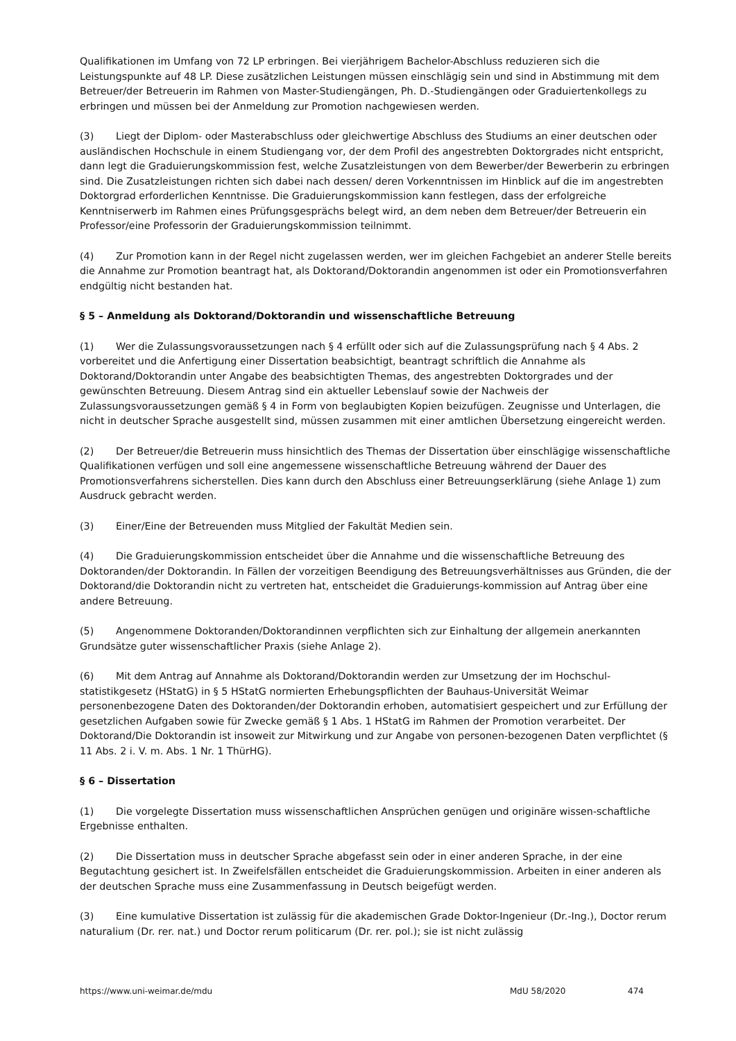Qualifikationen im Umfang von 72 LP erbringen. Bei vierjährigem Bachelor-Abschluss reduzieren sich die Leistungspunkte auf 48 LP. Diese zusätzlichen Leistungen müssen einschlägig sein und sind in Abstimmung mit dem Betreuer/der Betreuerin im Rahmen von Master-Studiengängen, Ph. D.-Studiengängen oder Graduiertenkollegs zu erbringen und müssen bei der Anmeldung zur Promotion nachgewiesen werden.
(3) Liegt der Diplom- oder Masterabschluss oder gleichwertige Abschluss des Studiums an einer deutschen oder ausländischen Hochschule in einem Studiengang vor, der dem Profil des angestrebten Doktorgrades nicht entspricht, dann legt die Graduierungskommission fest, welche Zusatzleistungen von dem Bewerber/der Bewerberin zu erbringen sind. Die Zusatzleistungen richten sich dabei nach dessen/ deren Vorkenntnissen im Hinblick auf die im angestrebten Doktorgrad erforderlichen Kenntnisse. Die Graduierungskommission kann festlegen, dass der erfolgreiche Kenntniserwerb im Rahmen eines Prüfungsgesprächs belegt wird, an dem neben dem Betreuer/der Betreuerin ein Professor/eine Professorin der Graduierungskommission teilnimmt.
(4) Zur Promotion kann in der Regel nicht zugelassen werden, wer im gleichen Fachgebiet an anderer Stelle bereits die Annahme zur Promotion beantragt hat, als Doktorand/Doktorandin angenommen ist oder ein Promotionsverfahren endgültig nicht bestanden hat.
§ 5 – Anmeldung als Doktorand/Doktorandin und wissenschaftliche Betreuung
(1) Wer die Zulassungsvoraussetzungen nach § 4 erfüllt oder sich auf die Zulassungsprüfung nach § 4 Abs. 2 vorbereitet und die Anfertigung einer Dissertation beabsichtigt, beantragt schriftlich die Annahme als Doktorand/Doktorandin unter Angabe des beabsichtigten Themas, des angestrebten Doktorgrades und der gewünschten Betreuung. Diesem Antrag sind ein aktueller Lebenslauf sowie der Nachweis der Zulassungsvoraussetzungen gemäß § 4 in Form von beglaubigten Kopien beizufügen. Zeugnisse und Unterlagen, die nicht in deutscher Sprache ausgestellt sind, müssen zusammen mit einer amtlichen Übersetzung eingereicht werden.
(2) Der Betreuer/die Betreuerin muss hinsichtlich des Themas der Dissertation über einschlägige wissenschaftliche Qualifikationen verfügen und soll eine angemessene wissenschaftliche Betreuung während der Dauer des Promotionsverfahrens sicherstellen. Dies kann durch den Abschluss einer Betreuungserklärung (siehe Anlage 1) zum Ausdruck gebracht werden.
(3) Einer/Eine der Betreuenden muss Mitglied der Fakultät Medien sein.
(4) Die Graduierungskommission entscheidet über die Annahme und die wissenschaftliche Betreuung des Doktoranden/der Doktorandin. In Fällen der vorzeitigen Beendigung des Betreuungsverhältnisses aus Gründen, die der Doktorand/die Doktorandin nicht zu vertreten hat, entscheidet die Graduierungs-kommission auf Antrag über eine andere Betreuung.
(5) Angenommene Doktoranden/Doktorandinnen verpflichten sich zur Einhaltung der allgemein anerkannten Grundsätze guter wissenschaftlicher Praxis (siehe Anlage 2).
(6) Mit dem Antrag auf Annahme als Doktorand/Doktorandin werden zur Umsetzung der im Hochschul-statistikgesetz (HStatG) in § 5 HStatG normierten Erhebungspflichten der Bauhaus-Universität Weimar personenbezogene Daten des Doktoranden/der Doktorandin erhoben, automatisiert gespeichert und zur Erfüllung der gesetzlichen Aufgaben sowie für Zwecke gemäß § 1 Abs. 1 HStatG im Rahmen der Promotion verarbeitet. Der Doktorand/Die Doktorandin ist insoweit zur Mitwirkung und zur Angabe von personen-bezogenen Daten verpflichtet (§ 11 Abs. 2 i. V. m. Abs. 1 Nr. 1 ThürHG).
§ 6 – Dissertation
(1) Die vorgelegte Dissertation muss wissenschaftlichen Ansprüchen genügen und originäre wissen-schaftliche Ergebnisse enthalten.
(2) Die Dissertation muss in deutscher Sprache abgefasst sein oder in einer anderen Sprache, in der eine Begutachtung gesichert ist. In Zweifelsfällen entscheidet die Graduierungskommission. Arbeiten in einer anderen als der deutschen Sprache muss eine Zusammenfassung in Deutsch beigefügt werden.
(3) Eine kumulative Dissertation ist zulässig für die akademischen Grade Doktor-Ingenieur (Dr.-Ing.), Doctor rerum naturalium (Dr. rer. nat.) und Doctor rerum politicarum (Dr. rer. pol.); sie ist nicht zulässig
https://www.uni-weimar.de/mdu MdU 58/2020 474